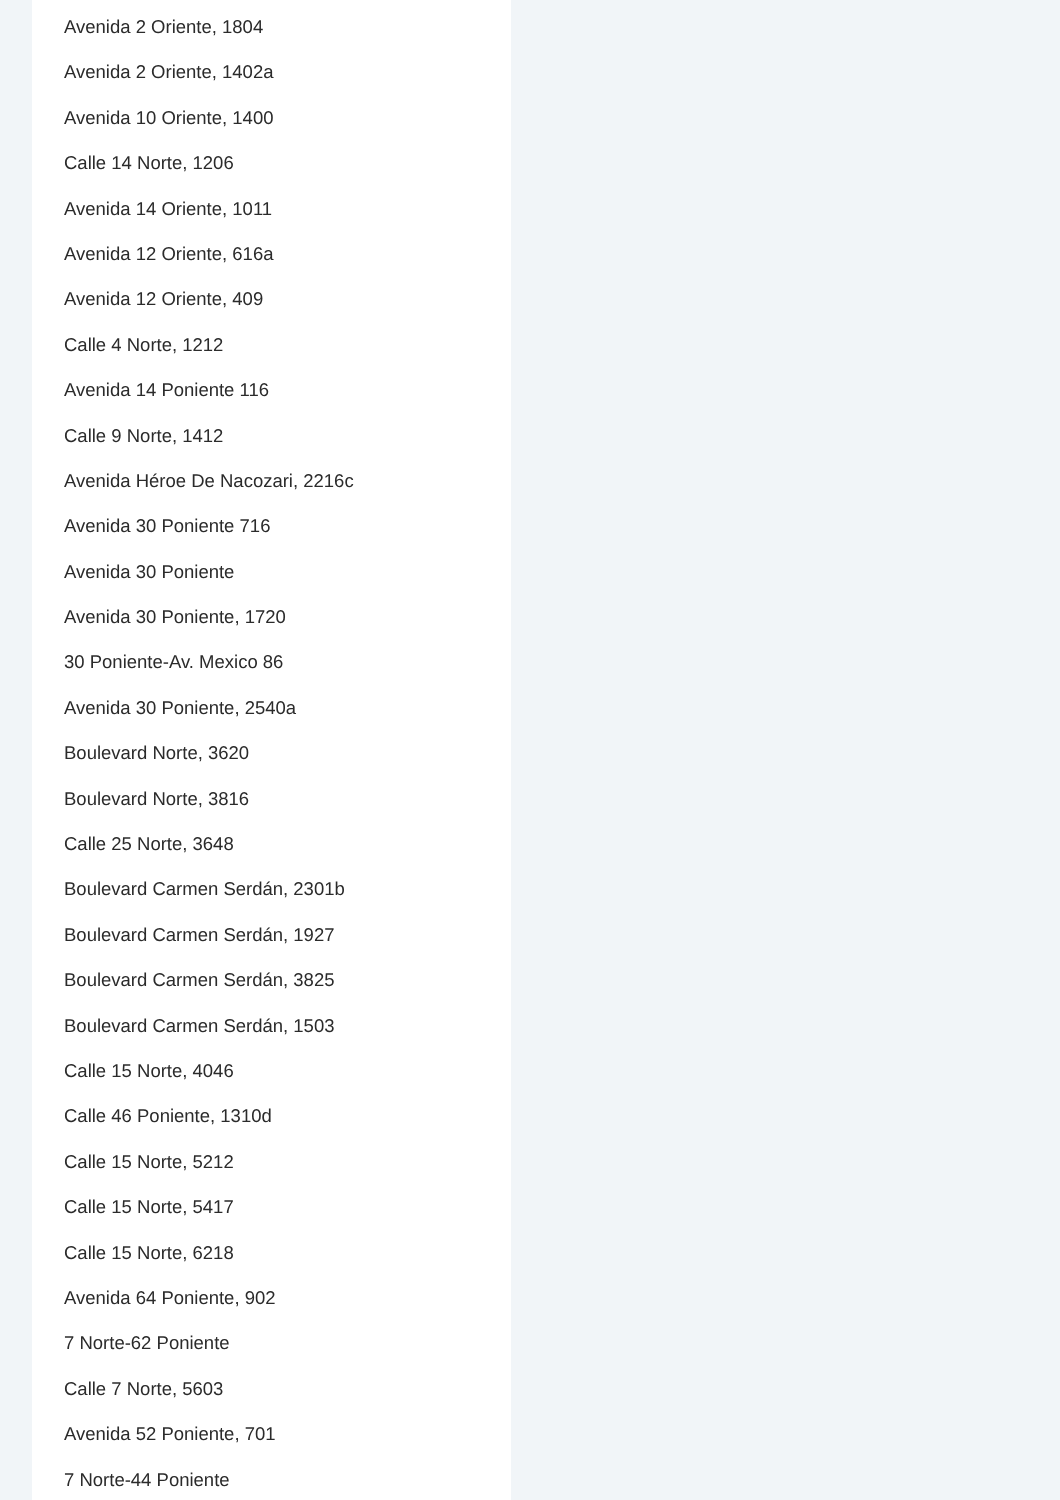Avenida 2 Oriente, 1804
Avenida 2 Oriente, 1402a
Avenida 10 Oriente, 1400
Calle 14 Norte, 1206
Avenida 14 Oriente, 1011
Avenida 12 Oriente, 616a
Avenida 12 Oriente, 409
Calle 4 Norte, 1212
Avenida 14 Poniente 116
Calle 9 Norte, 1412
Avenida Héroe De Nacozari, 2216c
Avenida 30 Poniente 716
Avenida 30 Poniente
Avenida 30 Poniente, 1720
30 Poniente-Av. Mexico 86
Avenida 30 Poniente, 2540a
Boulevard Norte, 3620
Boulevard Norte, 3816
Calle 25 Norte, 3648
Boulevard Carmen Serdán, 2301b
Boulevard Carmen Serdán, 1927
Boulevard Carmen Serdán, 3825
Boulevard Carmen Serdán, 1503
Calle 15 Norte, 4046
Calle 46 Poniente, 1310d
Calle 15 Norte, 5212
Calle 15 Norte, 5417
Calle 15 Norte, 6218
Avenida 64 Poniente, 902
7 Norte-62 Poniente
Calle 7 Norte, 5603
Avenida 52 Poniente, 701
7 Norte-44 Poniente